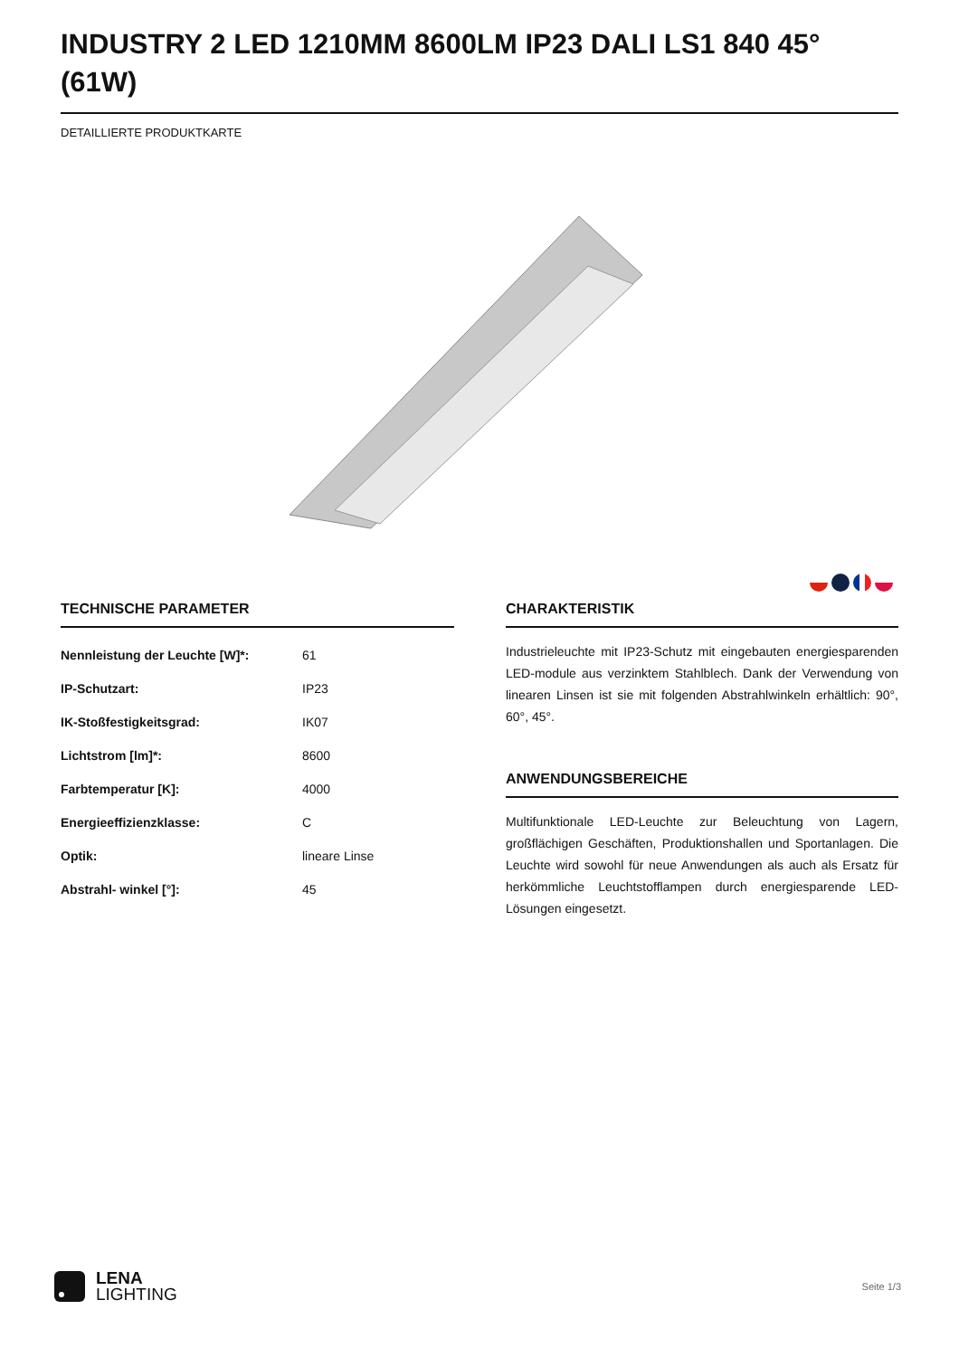INDUSTRY 2 LED 1210MM 8600LM IP23 DALI LS1 840 45° (61W)
DETAILLIERTE PRODUKTKARTE
TECHNISCHE PARAMETER
| Nennleistung der Leuchte [W]*: | 61 |
| IP-Schutzart: | IP23 |
| IK-Stoßfestigkeitsgrad: | IK07 |
| Lichtstrom [lm]*: | 8600 |
| Farbtemperatur [K]: | 4000 |
| Energieeffizienzklasse: | C |
| Optik: | lineare Linse |
| Abstrahl- winkel [°]: | 45 |
CHARAKTERISTIK
Industrieleuchte mit IP23-Schutz mit eingebauten energiesparenden LED-module aus verzinktem Stahlblech. Dank der Verwendung von linearen Linsen ist sie mit folgenden Abstrahlwinkeln erhältlich: 90°, 60°, 45°.
ANWENDUNGSBEREICHE
Multifunktionale LED-Leuchte zur Beleuchtung von Lagern, großflächigen Geschäften, Produktionshallen und Sportanlagen. Die Leuchte wird sowohl für neue Anwendungen als auch als Ersatz für herkömmliche Leuchtstofflampen durch energiesparende LED-Lösungen eingesetzt.
LENA
LIGHTING
Seite 1/3